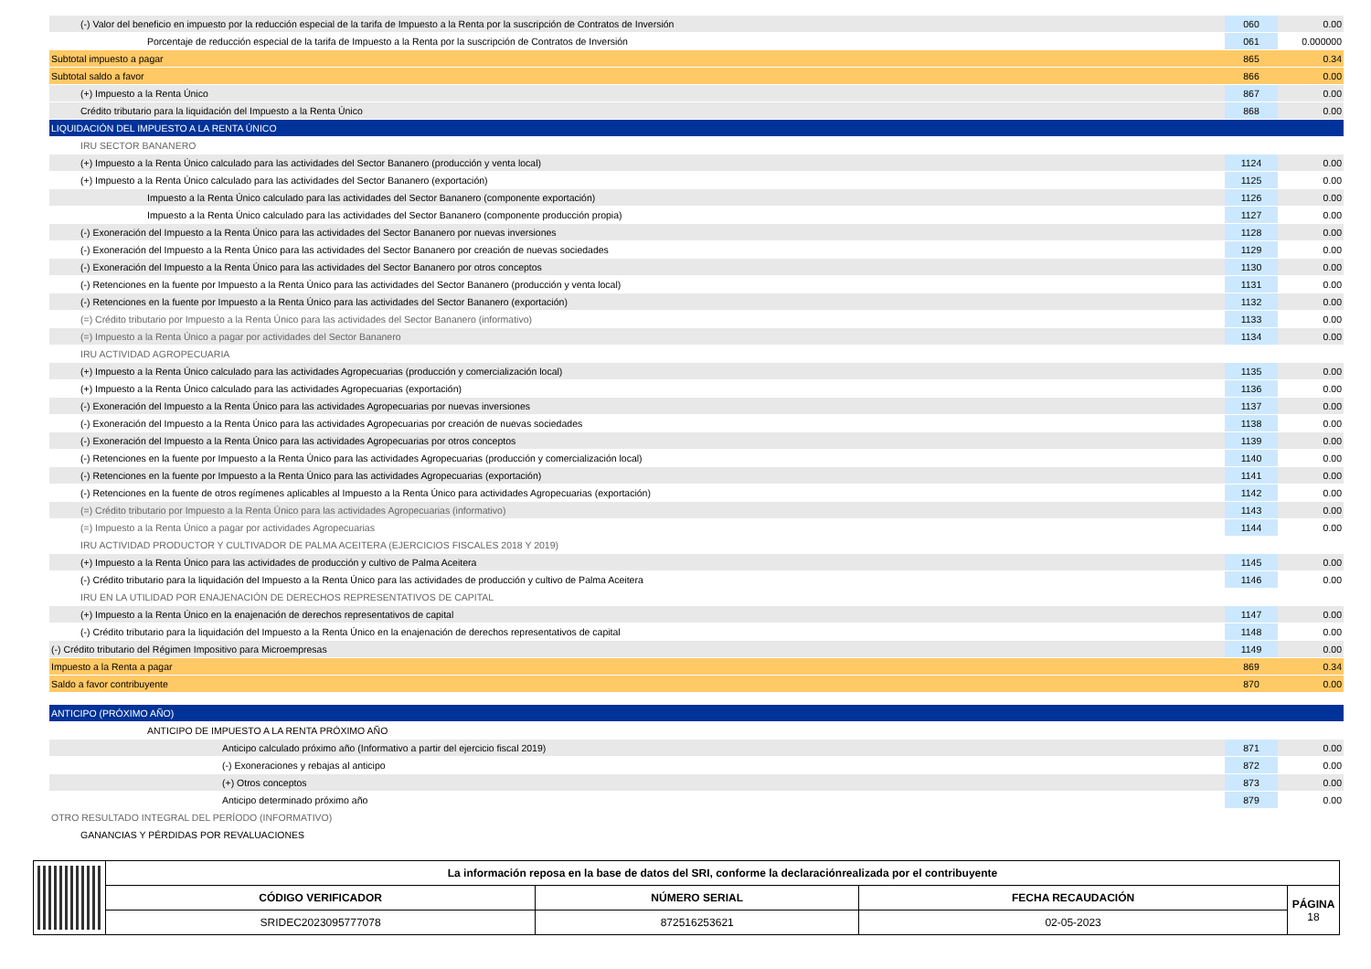| (-) Valor del beneficio en impuesto por la reducción especial de la tarifa de Impuesto a la Renta por la suscripción de Contratos de Inversión | 060 | 0.00 |
| Porcentaje de reducción especial de la tarifa de Impuesto a la Renta por la suscripción de Contratos de Inversión | 061 | 0.000000 |
| Subtotal impuesto a pagar | 865 | 0.34 |
| Subtotal saldo a favor | 866 | 0.00 |
| (+) Impuesto a la Renta Único | 867 | 0.00 |
| Crédito tributario para la liquidación del Impuesto a la Renta Único | 868 | 0.00 |
| LIQUIDACIÓN DEL IMPUESTO A LA RENTA ÚNICO | | |
| IRU SECTOR BANANERO | | |
| (+) Impuesto a la Renta Único calculado para las actividades del Sector Bananero (producción y venta local) | 1124 | 0.00 |
| (+) Impuesto a la Renta Único calculado para las actividades del Sector Bananero (exportación) | 1125 | 0.00 |
| Impuesto a la Renta Único calculado para las actividades del Sector Bananero (componente exportación) | 1126 | 0.00 |
| Impuesto a la Renta Único calculado para las actividades del Sector Bananero (componente producción propia) | 1127 | 0.00 |
| (-) Exoneración del Impuesto a la Renta Único para las actividades del Sector Bananero por nuevas inversiones | 1128 | 0.00 |
| (-) Exoneración del Impuesto a la Renta Único para las actividades del Sector Bananero por creación de nuevas sociedades | 1129 | 0.00 |
| (-) Exoneración del Impuesto a la Renta Único para las actividades del Sector Bananero por otros conceptos | 1130 | 0.00 |
| (-) Retenciones en la fuente por Impuesto a la Renta Único para las actividades del Sector Bananero (producción y venta local) | 1131 | 0.00 |
| (-) Retenciones en la fuente por Impuesto a la Renta Único para las actividades del Sector Bananero (exportación) | 1132 | 0.00 |
| (=) Crédito tributario por Impuesto a la Renta Único para las actividades del Sector Bananero (informativo) | 1133 | 0.00 |
| (=) Impuesto a la Renta Único a pagar por actividades del Sector Bananero | 1134 | 0.00 |
| IRU ACTIVIDAD AGROPECUARIA | | |
| (+) Impuesto a la Renta Único calculado para las actividades Agropecuarias (producción y comercialización local) | 1135 | 0.00 |
| (+) Impuesto a la Renta Único calculado para las actividades Agropecuarias (exportación) | 1136 | 0.00 |
| (-) Exoneración del Impuesto a la Renta Único para las actividades Agropecuarias por nuevas inversiones | 1137 | 0.00 |
| (-) Exoneración del Impuesto a la Renta Único para las actividades Agropecuarias por creación de nuevas sociedades | 1138 | 0.00 |
| (-) Exoneración del Impuesto a la Renta Único para las actividades Agropecuarias por otros conceptos | 1139 | 0.00 |
| (-) Retenciones en la fuente por Impuesto a la Renta Único para las actividades Agropecuarias (producción y comercialización local) | 1140 | 0.00 |
| (-) Retenciones en la fuente por Impuesto a la Renta Único para las actividades Agropecuarias (exportación) | 1141 | 0.00 |
| (-) Retenciones en la fuente de otros regímenes aplicables al Impuesto a la Renta Único para actividades Agropecuarias (exportación) | 1142 | 0.00 |
| (=) Crédito tributario por Impuesto a la Renta Único para las actividades Agropecuarias (informativo) | 1143 | 0.00 |
| (=) Impuesto a la Renta Único a pagar por actividades Agropecuarias | 1144 | 0.00 |
| IRU ACTIVIDAD PRODUCTOR Y CULTIVADOR DE PALMA ACEITERA (EJERCICIOS FISCALES 2018 Y 2019) | | |
| (+) Impuesto a la Renta Único para las actividades de producción y cultivo de Palma Aceitera | 1145 | 0.00 |
| (-) Crédito tributario para la liquidación del Impuesto a la Renta Único para las actividades de producción y cultivo de Palma Aceitera | 1146 | 0.00 |
| IRU EN LA UTILIDAD POR ENAJENACIÓN DE DERECHOS REPRESENTATIVOS DE CAPITAL | | |
| (+) Impuesto a la Renta Único en la enajenación de derechos representativos de capital | 1147 | 0.00 |
| (-) Crédito tributario para la liquidación del Impuesto a la Renta Único en la enajenación de derechos representativos de capital | 1148 | 0.00 |
| (-) Crédito tributario del Régimen Impositivo para Microempresas | 1149 | 0.00 |
| Impuesto a la Renta a pagar | 869 | 0.34 |
| Saldo a favor contribuyente | 870 | 0.00 |
| ANTICIPO (PRÓXIMO AÑO) | | |
| ANTICIPO DE IMPUESTO A LA RENTA PRÓXIMO AÑO | | |
| Anticipo calculado próximo año (Informativo a partir del ejercicio fiscal 2019) | 871 | 0.00 |
| (-) Exoneraciones y rebajas al anticipo | 872 | 0.00 |
| (+) Otros conceptos | 873 | 0.00 |
| Anticipo determinado próximo año | 879 | 0.00 |
| OTRO RESULTADO INTEGRAL DEL PERÍODO (INFORMATIVO) | | |
| GANANCIAS Y PÉRDIDAS POR REVALUACIONES | | |
| | La información reposa en la base de datos del SRI, conforme la declaraciónrealizada por el contribuyente | | | |
| | CÓDIGO VERIFICADOR | NÚMERO SERIAL | FECHA RECAUDACIÓN | PÁGINA 18 |
| | SRIDEC2023095777078 | 872516253621 | 02-05-2023 | |